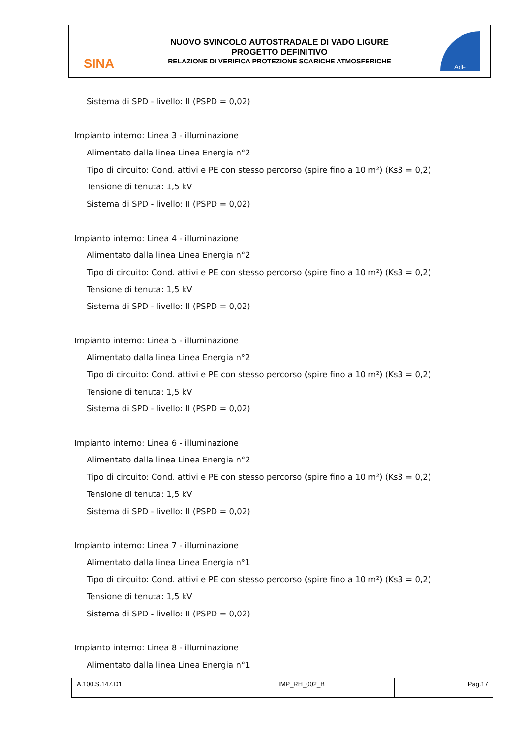| SINA | NUOVO SVINCOLO AUTOSTRADALE DI VADO LIGURE PROGETTO DEFINITIVO RELAZIONE DI VERIFICA PROTEZIONE SCARICHE ATMOSFERICHE | AdF |
Sistema di SPD - livello: II (PSPD = 0,02)
Impianto interno: Linea 3 - illuminazione
Alimentato dalla linea Linea Energia n°2
Tipo di circuito: Cond. attivi e PE con stesso percorso (spire fino a 10 m²) (Ks3 = 0,2)
Tensione di tenuta: 1,5 kV
Sistema di SPD - livello: II (PSPD = 0,02)
Impianto interno: Linea 4 - illuminazione
Alimentato dalla linea Linea Energia n°2
Tipo di circuito: Cond. attivi e PE con stesso percorso (spire fino a 10 m²) (Ks3 = 0,2)
Tensione di tenuta: 1,5 kV
Sistema di SPD - livello: II (PSPD = 0,02)
Impianto interno: Linea 5 - illuminazione
Alimentato dalla linea Linea Energia n°2
Tipo di circuito: Cond. attivi e PE con stesso percorso (spire fino a 10 m²) (Ks3 = 0,2)
Tensione di tenuta: 1,5 kV
Sistema di SPD - livello: II (PSPD = 0,02)
Impianto interno: Linea 6 - illuminazione
Alimentato dalla linea Linea Energia n°2
Tipo di circuito: Cond. attivi e PE con stesso percorso (spire fino a 10 m²) (Ks3 = 0,2)
Tensione di tenuta: 1,5 kV
Sistema di SPD - livello: II (PSPD = 0,02)
Impianto interno: Linea 7 - illuminazione
Alimentato dalla linea Linea Energia n°1
Tipo di circuito: Cond. attivi e PE con stesso percorso (spire fino a 10 m²) (Ks3 = 0,2)
Tensione di tenuta: 1,5 kV
Sistema di SPD - livello: II (PSPD = 0,02)
Impianto interno: Linea 8 - illuminazione
Alimentato dalla linea Linea Energia n°1
| A.100.S.147.D1 | IMP_RH_002_B | Pag.17 |